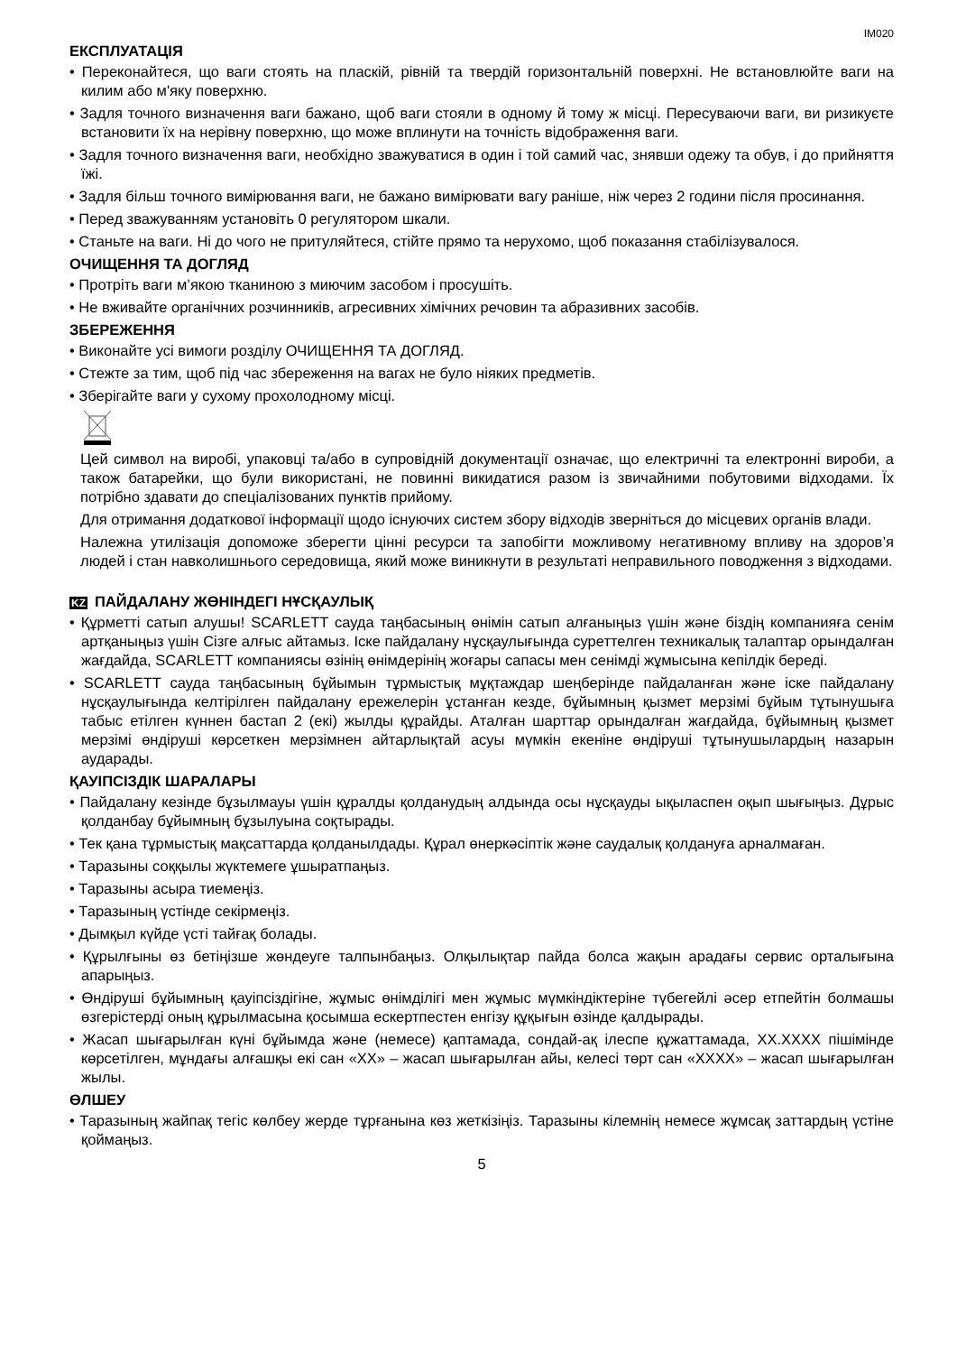IM020
ЕКСПЛУАТАЦІЯ
• Переконайтеся, що ваги стоять на пласкій, рівній та твердій горизонтальній поверхні. Не встановлюйте ваги на килим або м'яку поверхню.
• Задля точного визначення ваги бажано, щоб ваги стояли в одному й тому ж місці. Пересуваючи ваги, ви ризикуєте встановити їх на нерівну поверхню, що може вплинути на точність відображення ваги.
• Задля точного визначення ваги, необхідно зважуватися в один і той самий час, знявши одежу та обув, і до прийняття їжі.
• Задля більш точного вимірювання ваги, не бажано вимірювати вагу раніше, ніж через 2 години після просинання.
• Перед зважуванням установіть 0 регулятором шкали.
• Станьте на ваги. Ні до чого не притуляйтеся, стійте прямо та нерухомо, щоб показання стабілізувалося.
ОЧИЩЕННЯ ТА ДОГЛЯД
• Протріть ваги м’якою тканиною з миючим засобом і просушіть.
• Не вживайте органічних розчинників, агресивних хімічних речовин та абразивних засобів.
ЗБЕРЕЖЕННЯ
• Виконайте усі вимоги розділу ОЧИЩЕННЯ ТА ДОГЛЯД.
• Стежте за тим, щоб під час збереження на вагах не було ніяких предметів.
• Зберігайте ваги у сухому прохолодному місці.
Цей символ на виробі, упаковці та/або в супровідній документації означає, що електричні та електронні вироби, а також батарейки, що були використані, не повинні викидатися разом із звичайними побутовими відходами. Їх потрібно здавати до спеціалізованих пунктів прийому.
Для отримання додаткової інформації щодо існуючих систем збору відходів зверніться до місцевих органів влади.
Належна утилізація допоможе зберегти цінні ресурси та запобігти можливому негативному впливу на здоров’я людей і стан навколишнього середовища, який може виникнути в результаті неправильного поводження з відходами.
KZ ПАЙДАЛАНУ ЖӨНІНДЕГІ НҰСҚАУЛЫҚ
• Құрметті сатып алушы! SCARLETT сауда таңбасының өнімін сатып алғаныңыз үшін және біздің компанияға сенім артқаныңыз үшін Сізге алғыс айтамыз. Іске пайдалану нұсқаулығында суреттелген техникалық талаптар орындалған жағдайда, SCARLETT компаниясы өзінің өнімдерінің жоғары сапасы мен сенімді жұмысына кепілдік береді.
• SCARLETT сауда таңбасының бұйымын тұрмыстық мұқтаждар шеңберінде пайдаланған және іске пайдалану нұсқаулығында келтірілген пайдалану ережелерін ұстанған кезде, бұйымның қызмет мерзімі бұйым тұтынушыға табыс етілген күннен бастап 2 (екі) жылды құрайды. Аталған шарттар орындалған жағдайда, бұйымның қызмет мерзімі өндіруші көрсеткен мерзімнен айтарлықтай асуы мүмкін екеніне өндіруші тұтынушылардың назарын аударады.
ҚАУІПСІЗДІК ШАРАЛАРЫ
• Пайдалану кезінде бұзылмауы үшін құралды қолданудың алдында осы нұсқауды ықыласпен оқып шығыңыз. Дұрыс қолданбау бұйымның бұзылуына соқтырады.
• Тек қана тұрмыстық мақсаттарда қолданылдады. Құрал өнеркәсіптік және саудалық қолдануға арналмаған.
• Таразыны соққылы жүктемеге ұшыратпаңыз.
• Таразыны асыра тиемеңіз.
• Таразының үстінде секірмеңіз.
• Дымқыл күйде үсті тайғақ болады.
• Құрылғыны өз бетіңізше жөндеуге талпынбаңыз. Олқылықтар пайда болса жақын арадағы сервис орталығына апарыңыз.
• Өндіруші бұйымның қауіпсіздігіне, жұмыс өнімділігі мен жұмыс мүмкіндіктеріне түбегейлі әсер етпейтін болмашы өзгерістерді оның құрылмасына қосымша ескертпестен енгізу құқығын өзінде қалдырады.
• Жасап шығарылған күні бұйымда және (немесе) қаптамада, сондай-ақ ілеспе құжаттамада, XX.XXXX пішімінде көрсетілген, мұндағы алғашқы екі сан «XX» – жасап шығарылған айы, келесі төрт сан «XXXX» – жасап шығарылған жылы.
ӨЛШЕУ
• Таразының жайпақ тегіс көлбеу жерде тұрғанына көз жеткізіңіз. Таразыны кілемнің немесе жұмсақ заттардың үстіне қоймаңыз.
5